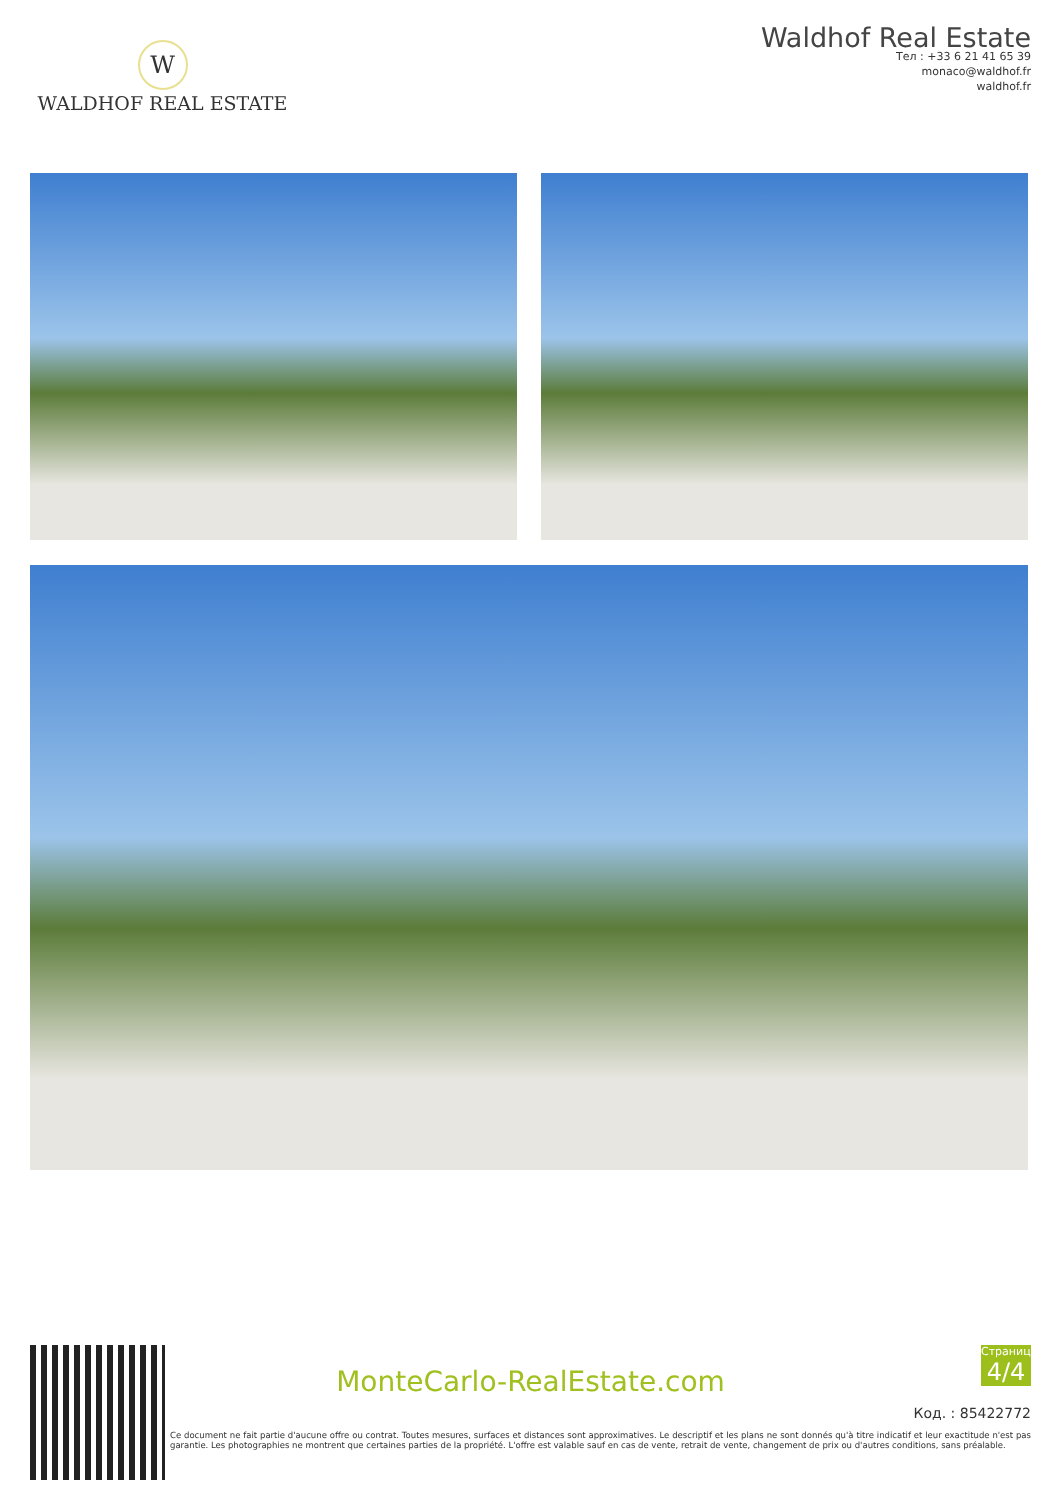W
WALDHOF REAL ESTATE
Waldhof Real Estate
Тел : +33 6 21 41 65 39
monaco@waldhof.fr
waldhof.fr
MonteCarlo-RealEstate.com
Страница
4/4
Код. : 85422772
Ce document ne fait partie d'aucune offre ou contrat. Toutes mesures, surfaces et distances sont approximatives. Le descriptif et les plans ne sont donnés qu'à titre indicatif et leur exactitude n'est pas garantie. Les photographies ne montrent que certaines parties de la propriété. L'offre est valable sauf en cas de vente, retrait de vente, changement de prix ou d'autres conditions, sans préalable.